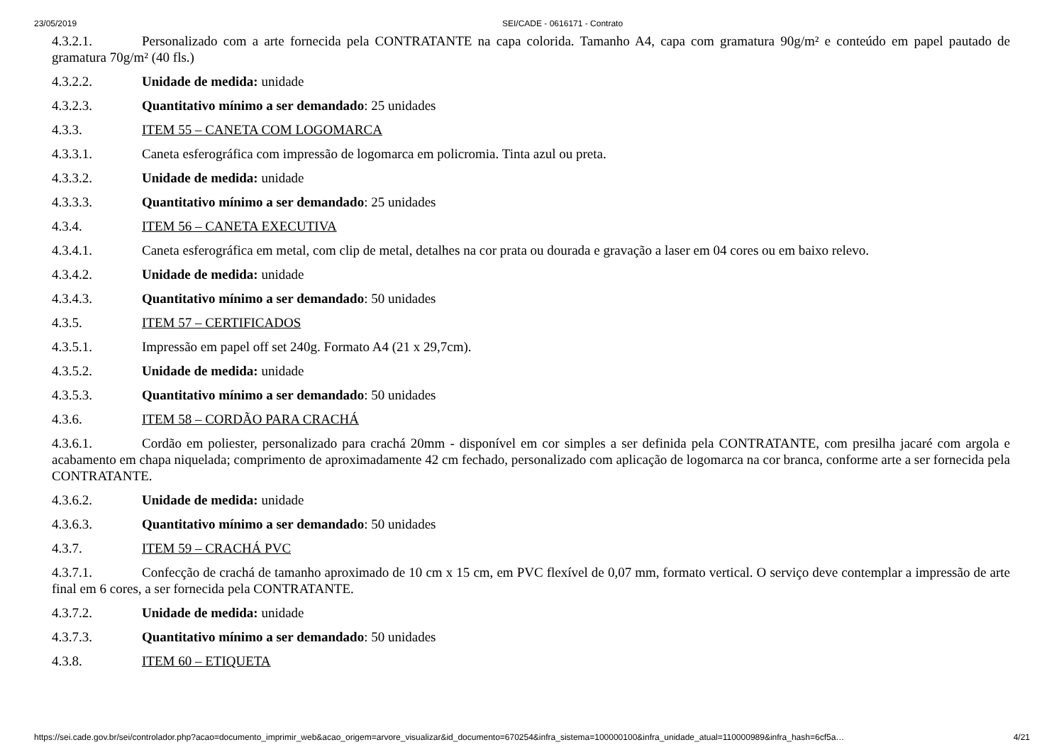23/05/2019 SEI/CADE - 0616171 - Contrato
4.3.2.1. Personalizado com a arte fornecida pela CONTRATANTE na capa colorida. Tamanho A4, capa com gramatura 90g/m² e conteúdo em papel pautado de gramatura 70g/m² (40 fls.)
4.3.2.2. Unidade de medida: unidade
4.3.2.3. Quantitativo mínimo a ser demandado: 25 unidades
4.3.3. ITEM 55 – CANETA COM LOGOMARCA
4.3.3.1. Caneta esferográfica com impressão de logomarca em policromia. Tinta azul ou preta.
4.3.3.2. Unidade de medida: unidade
4.3.3.3. Quantitativo mínimo a ser demandado: 25 unidades
4.3.4. ITEM 56 – CANETA EXECUTIVA
4.3.4.1. Caneta esferográfica em metal, com clip de metal, detalhes na cor prata ou dourada e gravação a laser em 04 cores ou em baixo relevo.
4.3.4.2. Unidade de medida: unidade
4.3.4.3. Quantitativo mínimo a ser demandado: 50 unidades
4.3.5. ITEM 57 – CERTIFICADOS
4.3.5.1. Impressão em papel off set 240g. Formato A4 (21 x 29,7cm).
4.3.5.2. Unidade de medida: unidade
4.3.5.3. Quantitativo mínimo a ser demandado: 50 unidades
4.3.6. ITEM 58 – CORDÃO PARA CRACHÁ
4.3.6.1. Cordão em poliester, personalizado para crachá 20mm - disponível em cor simples a ser definida pela CONTRATANTE, com presilha jacaré com argola e acabamento em chapa niquelada; comprimento de aproximadamente 42 cm fechado, personalizado com aplicação de logomarca na cor branca, conforme arte a ser fornecida pela CONTRATANTE.
4.3.6.2. Unidade de medida: unidade
4.3.6.3. Quantitativo mínimo a ser demandado: 50 unidades
4.3.7. ITEM 59 – CRACHÁ PVC
4.3.7.1. Confecção de crachá de tamanho aproximado de 10 cm x 15 cm, em PVC flexível de 0,07 mm, formato vertical. O serviço deve contemplar a impressão de arte final em 6 cores, a ser fornecida pela CONTRATANTE.
4.3.7.2. Unidade de medida: unidade
4.3.7.3. Quantitativo mínimo a ser demandado: 50 unidades
4.3.8. ITEM 60 – ETIQUETA
https://sei.cade.gov.br/sei/controlador.php?acao=documento_imprimir_web&acao_origem=arvore_visualizar&id_documento=670254&infra_sistema=100000100&infra_unidade_atual=110000989&infra_hash=6cf5a… 4/21